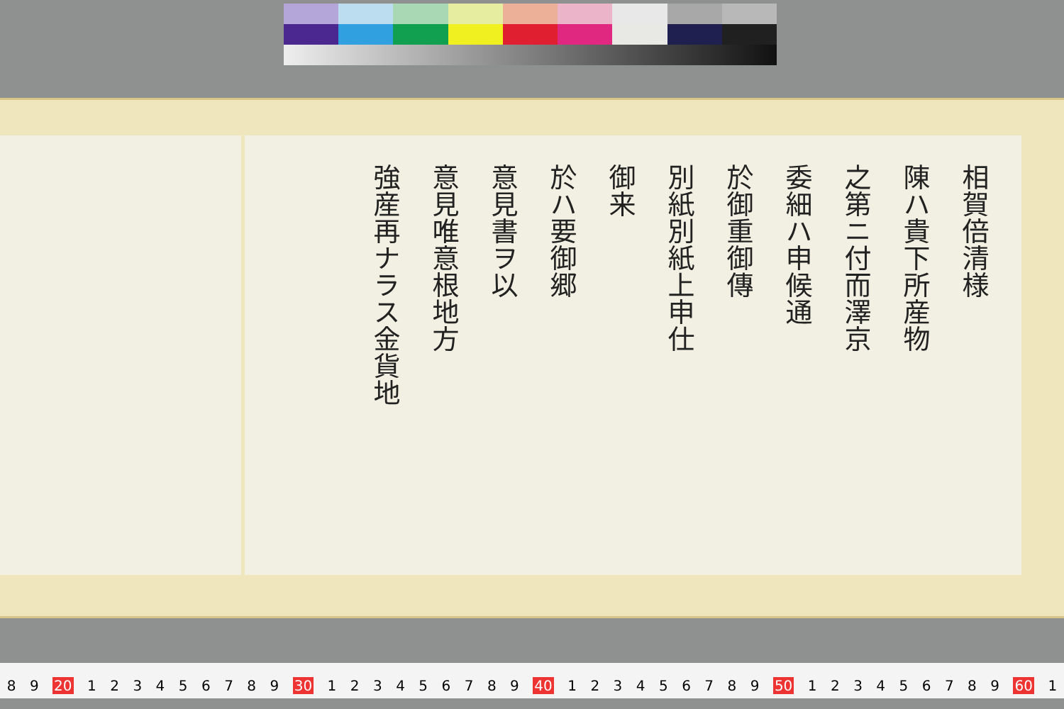相賀倍清様
陳ハ貴下所産物
之第ニ付而澤京
委細ハ申候通
於御重御傳
別紙別紙上申仕
御来
於ハ要御郷
意見書ヲ以
意見唯意根地方
強産再ナラス金貨地
8 9 20 123456789 30 123456789 40 123456789 50 123456789 60 1